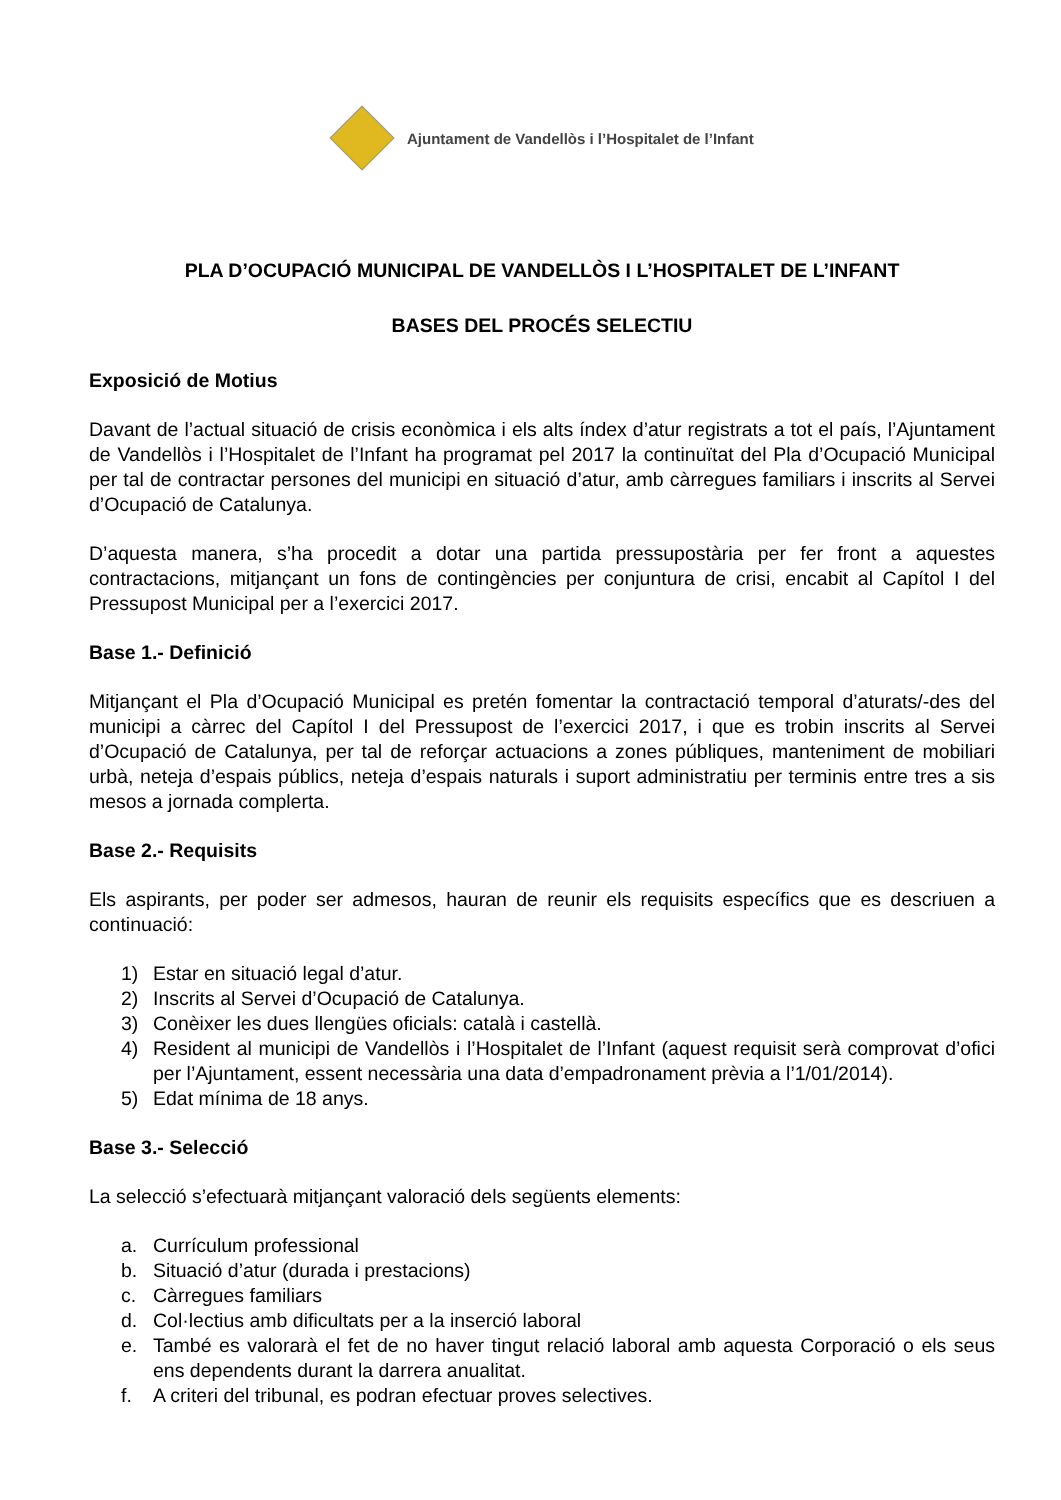Ajuntament de Vandellòs i l’Hospitalet de l’Infant
PLA D’OCUPACIÓ MUNICIPAL DE VANDELLÒS I L’HOSPITALET DE L’INFANT
BASES DEL PROCÉS SELECTIU
Exposició de Motius
Davant de l’actual situació de crisis econòmica i els alts índex d’atur registrats a tot el país, l’Ajuntament de Vandellòs i l’Hospitalet de l’Infant ha programat pel 2017 la continuïtat del Pla d’Ocupació Municipal per tal de contractar persones del municipi en situació d’atur, amb càrregues familiars i inscrits al Servei d’Ocupació de Catalunya.
D’aquesta manera, s’ha procedit a dotar una partida pressupostària per fer front a aquestes contractacions, mitjançant un fons de contingències per conjuntura de crisi, encabit al Capítol I del Pressupost Municipal per a l’exercici 2017.
Base 1.- Definició
Mitjançant el Pla d’Ocupació Municipal es pretén fomentar la contractació temporal d’aturats/-des del municipi a càrrec del Capítol I del Pressupost de l’exercici 2017, i que es trobin inscrits al Servei d’Ocupació de Catalunya, per tal de reforçar actuacions a zones públiques, manteniment de mobiliari urbà, neteja d’espais públics, neteja d’espais naturals i suport administratiu per terminis entre tres a sis mesos a jornada complerta.
Base 2.- Requisits
Els aspirants, per poder ser admesos, hauran de reunir els requisits específics que es descriuen a continuació:
1) Estar en situació legal d’atur.
2) Inscrits al Servei d’Ocupació de Catalunya.
3) Conèixer les dues llengües oficials: català i castellà.
4) Resident al municipi de Vandellòs i l’Hospitalet de l’Infant (aquest requisit serà comprovat d’ofici per l’Ajuntament, essent necessària una data d’empadronament prèvia a l’1/01/2014).
5) Edat mínima de 18 anys.
Base 3.- Selecció
La selecció s’efectuarà mitjançant valoració dels següents elements:
a. Currículum professional
b. Situació d’atur (durada i prestacions)
c. Càrregues familiars
d. Col·lectius amb dificultats per a la inserció laboral
e. També es valorarà el fet de no haver tingut relació laboral amb aquesta Corporació o els seus ens dependents durant la darrera anualitat.
f. A criteri del tribunal, es podran efectuar proves selectives.